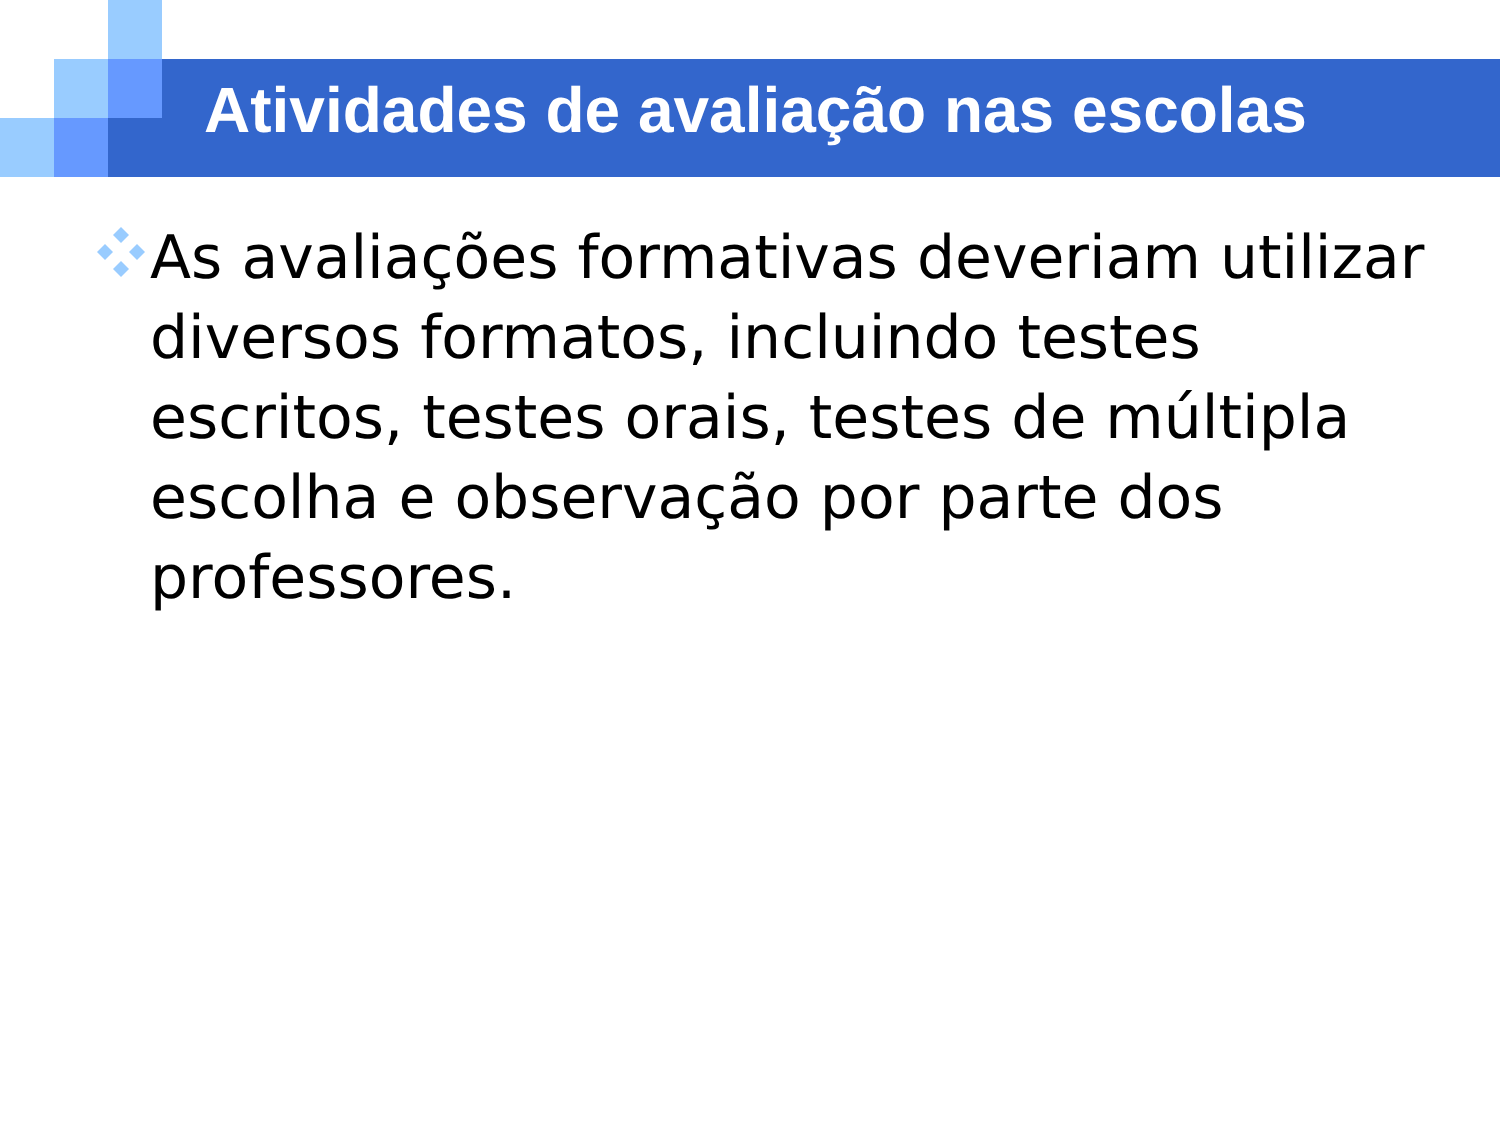Atividades de avaliação nas escolas
As avaliações formativas deveriam utilizar diversos formatos, incluindo testes escritos, testes orais, testes de múltipla escolha e observação por parte dos professores.